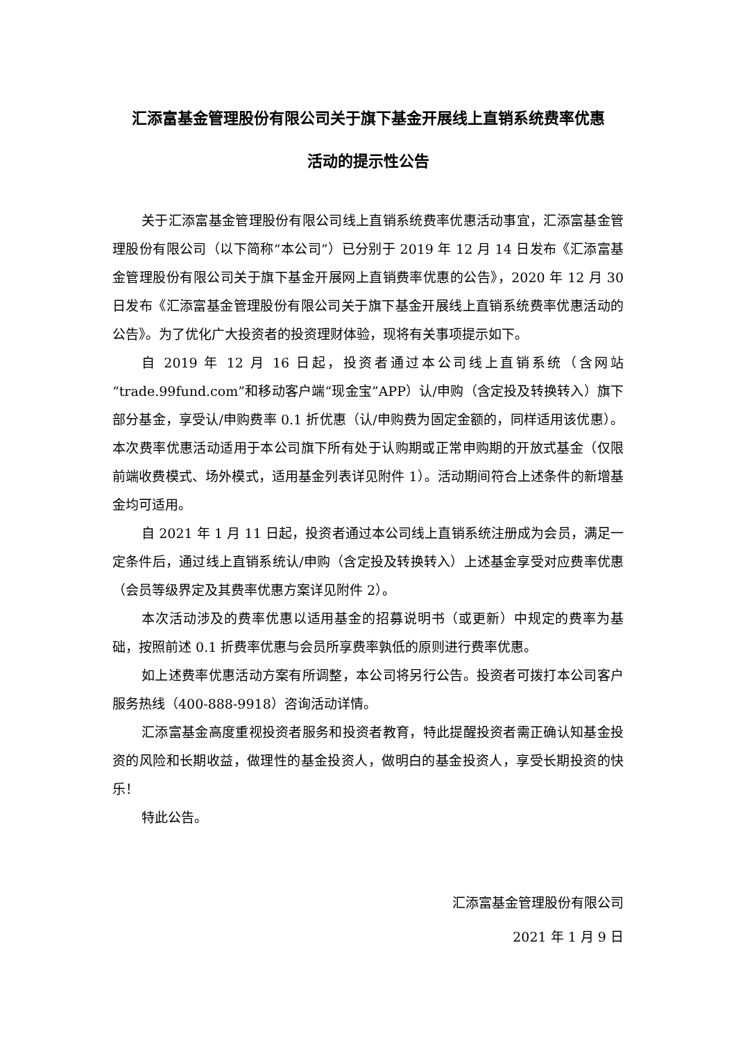汇添富基金管理股份有限公司关于旗下基金开展线上直销系统费率优惠
活动的提示性公告
关于汇添富基金管理股份有限公司线上直销系统费率优惠活动事宜，汇添富基金管理股份有限公司（以下简称“本公司”）已分别于 2019 年 12 月 14 日发布《汇添富基金管理股份有限公司关于旗下基金开展网上直销费率优惠的公告》，2020 年 12 月 30 日发布《汇添富基金管理股份有限公司关于旗下基金开展线上直销系统费率优惠活动的公告》。为了优化广大投资者的投资理财体验，现将有关事项提示如下。
自 2019 年 12 月 16 日起，投资者通过本公司线上直销系统（含网站“trade.99fund.com”和移动客户端“现金宝”APP）认/申购（含定投及转换转入）旗下部分基金，享受认/申购费率 0.1 折优惠（认/申购费为固定金额的，同样适用该优惠）。本次费率优惠活动适用于本公司旗下所有处于认购期或正常申购期的开放式基金（仅限前端收费模式、场外模式，适用基金列表详见附件 1）。活动期间符合上述条件的新增基金均可适用。
自 2021 年 1 月 11 日起，投资者通过本公司线上直销系统注册成为会员，满足一定条件后，通过线上直销系统认/申购（含定投及转换转入）上述基金享受对应费率优惠（会员等级界定及其费率优惠方案详见附件 2）。
本次活动涉及的费率优惠以适用基金的招募说明书（或更新）中规定的费率为基础，按照前述 0.1 折费率优惠与会员所享费率孰低的原则进行费率优惠。
如上述费率优惠活动方案有所调整，本公司将另行公告。投资者可拨打本公司客户服务热线（400-888-9918）咨询活动详情。
汇添富基金高度重视投资者服务和投资者教育，特此提醒投资者需正确认知基金投资的风险和长期收益，做理性的基金投资人，做明白的基金投资人，享受长期投资的快乐！
特此公告。
汇添富基金管理股份有限公司
2021 年 1 月 9 日